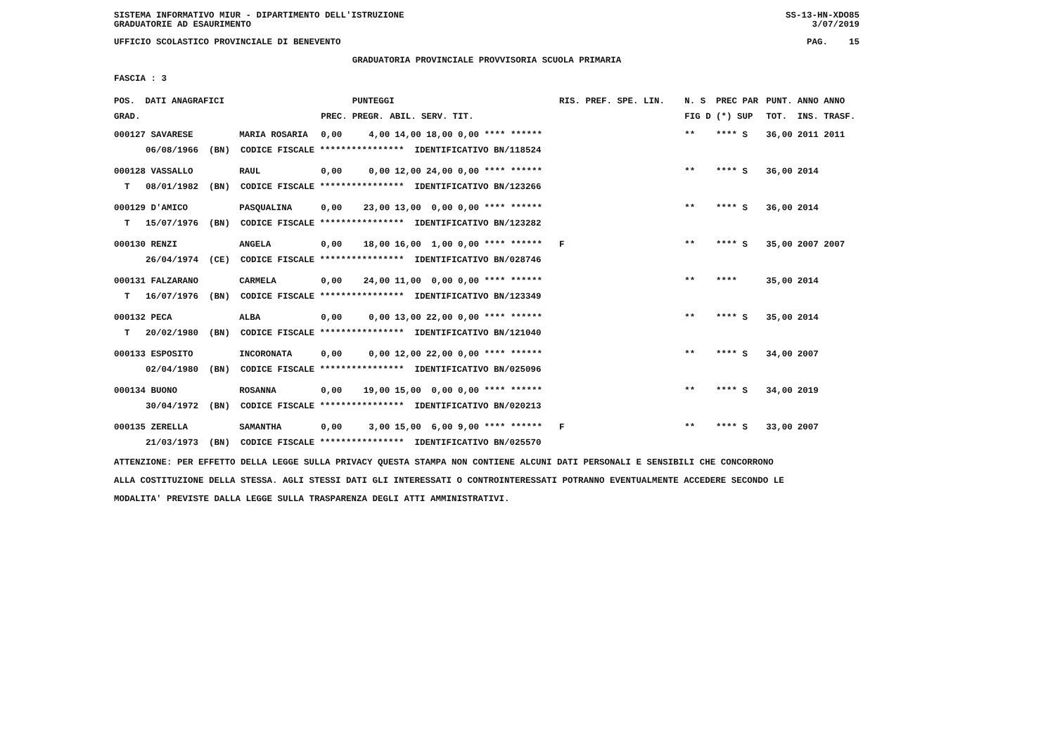SISTEMA INFORMATIVO MIUR - DIPARTIMENTO DELL'ISTRUZIONE
GRADUATORIE AD ESAURIMENTO SS-13-HN-XDO85
3/07/2019
UFFICIO SCOLASTICO PROVINCIALE DI BENEVENTO PAG. 15
GRADUATORIA PROVINCIALE PROVVISORIA SCUOLA PRIMARIA
FASCIA : 3
| POS. | DATI ANAGRAFICI | | | PUNTEGGI | | | | RIS. PREF. SPE. LIN. | | N. S | PREC PAR | PUNT. | ANNO ANNO |
| --- | --- | --- | --- | --- | --- | --- | --- | --- | --- | --- | --- | --- | --- |
| GRAD. | | | PREC. | PREGR. | ABIL. | SERV. | TIT. | | | FIG D | (*) SUP | TOT. | INS. TRASF. |
| 000127 SAVARESE | | MARIA ROSARIA | 0,00 | 4,00 | 14,00 | 18,00 | 0,00 **** ****** | | | ** | **** S | 36,00 | 2011 2011 |
| 06/08/1966 (BN) CODICE FISCALE **************** IDENTIFICATIVO BN/118524 | | | | | | | | | | | | | |
| 000128 VASSALLO | | RAUL | 0,00 | 0,00 | 12,00 | 24,00 | 0,00 **** ****** | | | ** | **** S | 36,00 | 2014 |
| T 08/01/1982 (BN) CODICE FISCALE **************** IDENTIFICATIVO BN/123266 | | | | | | | | | | | | | |
| 000129 D'AMICO | | PASQUALINA | 0,00 | 23,00 | 13,00 | 0,00 | 0,00 **** ****** | | | ** | **** S | 36,00 | 2014 |
| T 15/07/1976 (BN) CODICE FISCALE **************** IDENTIFICATIVO BN/123282 | | | | | | | | | | | | | |
| 000130 RENZI | | ANGELA | 0,00 | 18,00 | 16,00 | 1,00 | 0,00 **** ****** | | F | ** | **** S | 35,00 | 2007 2007 |
| 26/04/1974 (CE) CODICE FISCALE **************** IDENTIFICATIVO BN/028746 | | | | | | | | | | | | | |
| 000131 FALZARANO | | CARMELA | 0,00 | 24,00 | 11,00 | 0,00 | 0,00 **** ****** | | | ** | **** | 35,00 | 2014 |
| T 16/07/1976 (BN) CODICE FISCALE **************** IDENTIFICATIVO BN/123349 | | | | | | | | | | | | | |
| 000132 PECA | | ALBA | 0,00 | 0,00 | 13,00 | 22,00 | 0,00 **** ****** | | | ** | **** S | 35,00 | 2014 |
| T 20/02/1980 (BN) CODICE FISCALE **************** IDENTIFICATIVO BN/121040 | | | | | | | | | | | | | |
| 000133 ESPOSITO | | INCORONATA | 0,00 | 0,00 | 12,00 | 22,00 | 0,00 **** ****** | | | ** | **** S | 34,00 | 2007 |
| 02/04/1980 (BN) CODICE FISCALE **************** IDENTIFICATIVO BN/025096 | | | | | | | | | | | | | |
| 000134 BUONO | | ROSANNA | 0,00 | 19,00 | 15,00 | 0,00 | 0,00 **** ****** | | | ** | **** S | 34,00 | 2019 |
| 30/04/1972 (BN) CODICE FISCALE **************** IDENTIFICATIVO BN/020213 | | | | | | | | | | | | | |
| 000135 ZERELLA | | SAMANTHA | 0,00 | 3,00 | 15,00 | 6,00 | 9,00 **** ****** | | F | ** | **** S | 33,00 | 2007 |
| 21/03/1973 (BN) CODICE FISCALE **************** IDENTIFICATIVO BN/025570 | | | | | | | | | | | | | |
ATTENZIONE: PER EFFETTO DELLA LEGGE SULLA PRIVACY QUESTA STAMPA NON CONTIENE ALCUNI DATI PERSONALI E SENSIBILI CHE CONCORRONO
ALLA COSTITUZIONE DELLA STESSA. AGLI STESSI DATI GLI INTERESSATI O CONTROINTERESSATI POTRANNO EVENTUALMENTE ACCEDERE SECONDO LE
MODALITA' PREVISTE DALLA LEGGE SULLA TRASPARENZA DEGLI ATTI AMMINISTRATIVI.